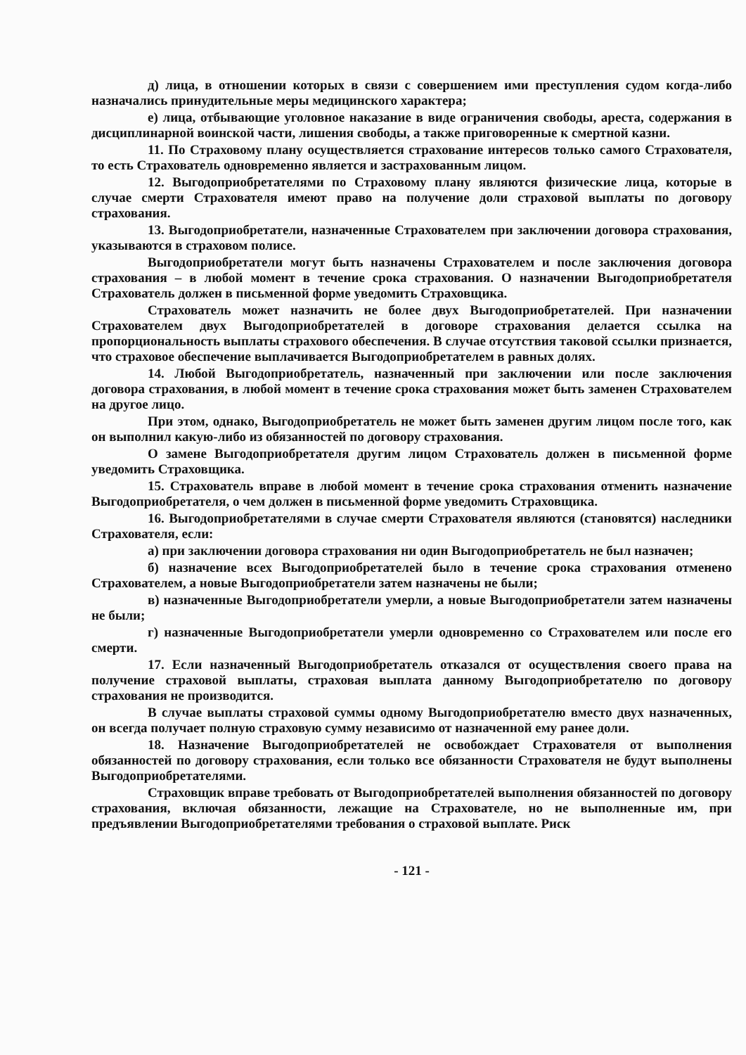д) лица, в отношении которых в связи с совершением ими преступления судом когда-либо назначались принудительные меры медицинского характера;
е) лица, отбывающие уголовное наказание в виде ограничения свободы, ареста, содержания в дисциплинарной воинской части, лишения свободы, а также приговоренные к смертной казни.
11. По Страховому плану осуществляется страхование интересов только самого Страхователя, то есть Страхователь одновременно является и застрахованным лицом.
12. Выгодоприобретателями по Страховому плану являются физические лица, которые в случае смерти Страхователя имеют право на получение доли страховой выплаты по договору страхования.
13. Выгодоприобретатели, назначенные Страхователем при заключении договора страхования, указываются в страховом полисе.
Выгодоприобретатели могут быть назначены Страхователем и после заключения договора страхования – в любой момент в течение срока страхования. О назначении Выгодоприобретателя Страхователь должен в письменной форме уведомить Страховщика.
Страхователь может назначить не более двух Выгодоприобретателей. При назначении Страхователем двух Выгодоприобретателей в договоре страхования делается ссылка на пропорциональность выплаты страхового обеспечения. В случае отсутствия таковой ссылки признается, что страховое обеспечение выплачивается Выгодоприобретателем в равных долях.
14. Любой Выгодоприобретатель, назначенный при заключении или после заключения договора страхования, в любой момент в течение срока страхования может быть заменен Страхователем на другое лицо.
При этом, однако, Выгодоприобретатель не может быть заменен другим лицом после того, как он выполнил какую-либо из обязанностей по договору страхования.
О замене Выгодоприобретателя другим лицом Страхователь должен в письменной форме уведомить Страховщика.
15. Страхователь вправе в любой момент в течение срока страхования отменить назначение Выгодоприобретателя, о чем должен в письменной форме уведомить Страховщика.
16. Выгодоприобретателями в случае смерти Страхователя являются (становятся) наследники Страхователя, если:
а) при заключении договора страхования ни один Выгодоприобретатель не был назначен;
б) назначение всех Выгодоприобретателей было в течение срока страхования отменено Страхователем, а новые Выгодоприобретатели затем назначены не были;
в) назначенные Выгодоприобретатели умерли, а новые Выгодоприобретатели затем назначены не были;
г) назначенные Выгодоприобретатели умерли одновременно со Страхователем или после его смерти.
17. Если назначенный Выгодоприобретатель отказался от осуществления своего права на получение страховой выплаты, страховая выплата данному Выгодоприобретателю по договору страхования не производится.
В случае выплаты страховой суммы одному Выгодоприобретателю вместо двух назначенных, он всегда получает полную страховую сумму независимо от назначенной ему ранее доли.
18. Назначение Выгодоприобретателей не освобождает Страхователя от выполнения обязанностей по договору страхования, если только все обязанности Страхователя не будут выполнены Выгодоприобретателями.
Страховщик вправе требовать от Выгодоприобретателей выполнения обязанностей по договору страхования, включая обязанности, лежащие на Страхователе, но не выполненные им, при предъявлении Выгодоприобретателями требования о страховой выплате. Риск
- 121 -